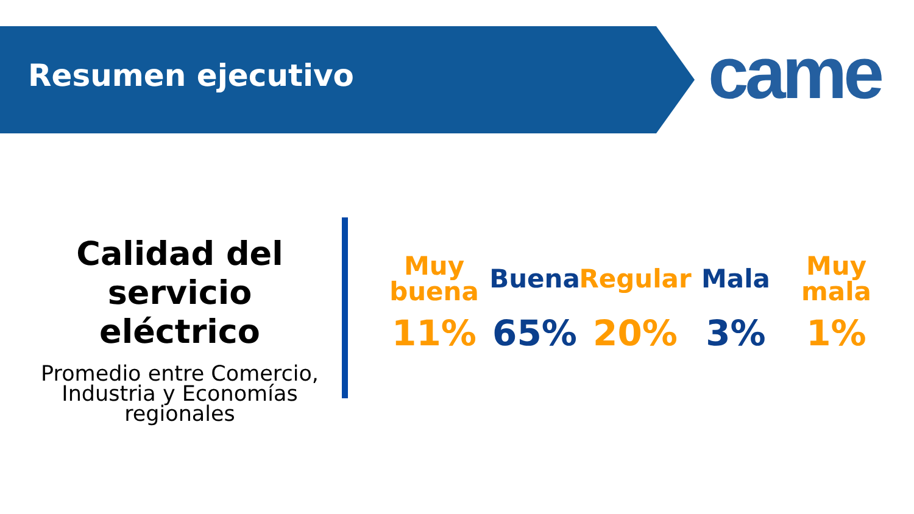Resumen ejecutivo came
Calidad del servicio eléctrico
Promedio entre Comercio, Industria y Economías regionales
Muy
buena
11%
Buena
65%
Regular
20%
Mala
3%
Muy
mala
1%